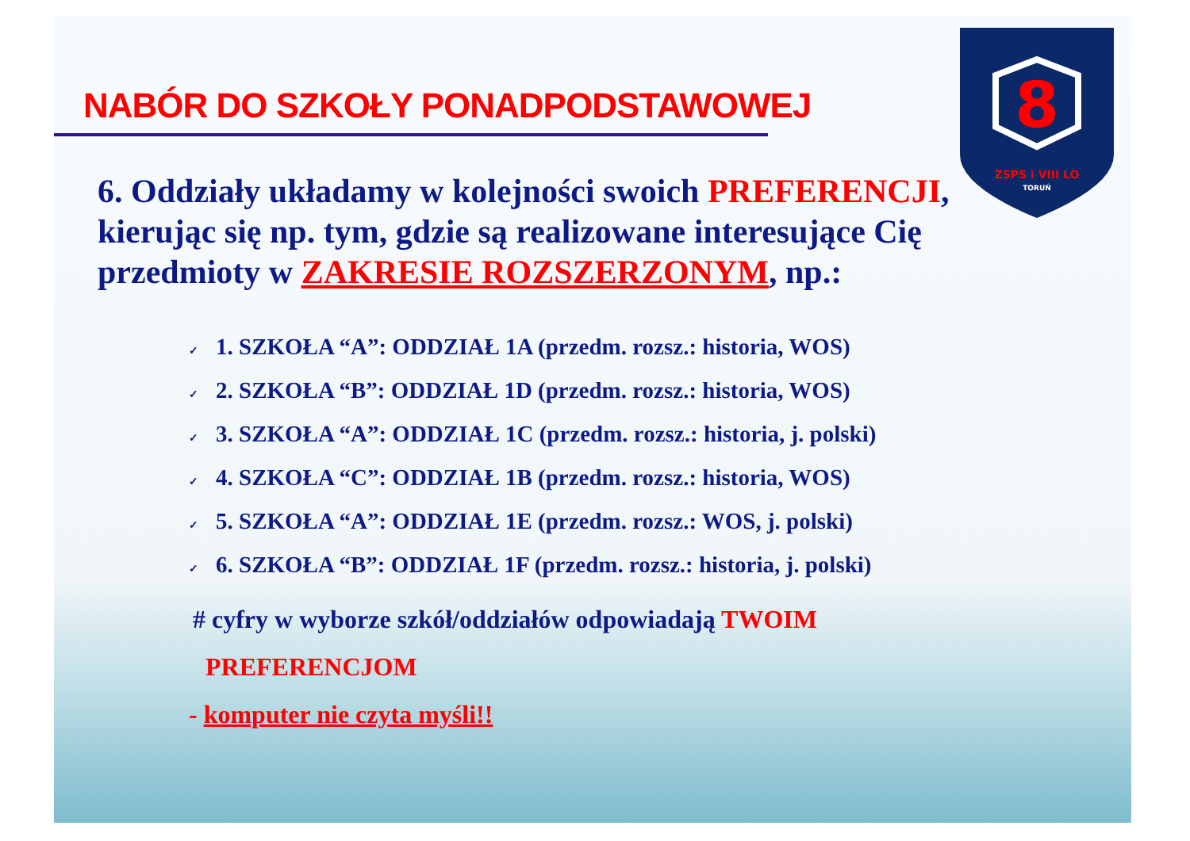8
ZSPS i VIII LO
TORUŃ
NABÓR DO SZKOŁY PONADPODSTAWOWEJ
6. Oddziały układamy w kolejności swoich PREFERENCJI, kierując się np. tym, gdzie są realizowane interesujące Cię przedmioty w ZAKRESIE ROZSZERZONYM, np.:
✓ 1. SZKOŁA “A”: ODDZIAŁ 1A (przedm. rozsz.: historia, WOS)
✓ 2. SZKOŁA “B”: ODDZIAŁ 1D (przedm. rozsz.: historia, WOS)
✓ 3. SZKOŁA “A”: ODDZIAŁ 1C (przedm. rozsz.: historia, j. polski)
✓ 4. SZKOŁA “C”: ODDZIAŁ 1B (przedm. rozsz.: historia, WOS)
✓ 5. SZKOŁA “A”: ODDZIAŁ 1E (przedm. rozsz.: WOS, j. polski)
✓ 6. SZKOŁA “B”: ODDZIAŁ 1F (przedm. rozsz.: historia, j. polski)
# cyfry w wyborze szkół/oddziałów odpowiadają TWOIM
PREFERENCJOM
- komputer nie czyta myśli!!